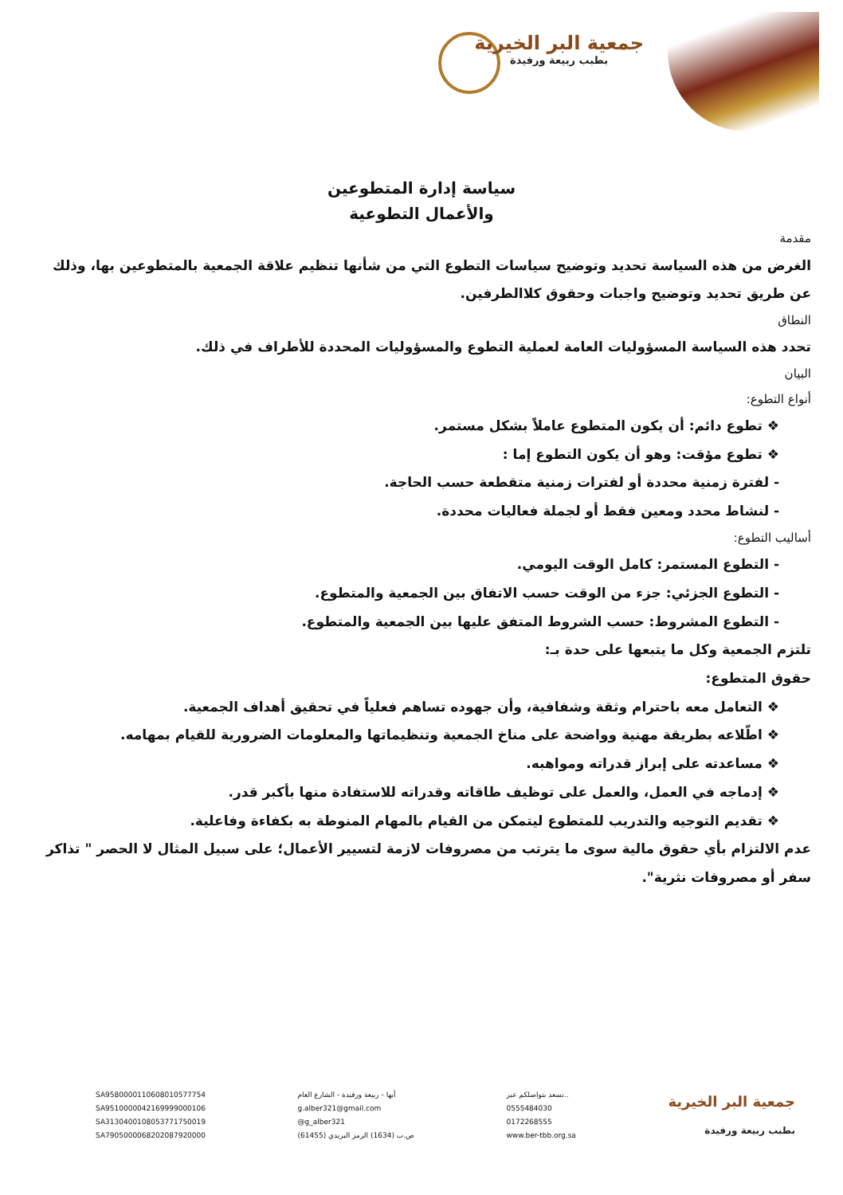جمعية البر الخيرية
بطبب ربيعة ورفيدة
سياسة إدارة المتطوعين
والأعمال التطوعية
مقدمة
الغرض من هذه السياسة تحديد وتوضيح سياسات التطوع التي من شأنها تنظيم علاقة الجمعية بالمتطوعين بها، وذلك عن طريق تحديد وتوضيح واجبات وحقوق كلاالطرفين.
النطاق
تحدد هذه السياسة المسؤوليات العامة لعملية التطوع والمسؤوليات المحددة للأطراف في ذلك.
البيان
أنواع التطوع:
❖ تطوع دائم: أن يكون المتطوع عاملاً بشكل مستمر.
❖ تطوع مؤقت: وهو أن يكون التطوع إما :
- لفترة زمنية محددة أو لفترات زمنية متقطعة حسب الحاجة.
- لنشاط محدد ومعين فقط أو لجملة فعاليات محددة.
أساليب التطوع:
- التطوع المستمر: كامل الوقت اليومي.
- التطوع الجزئي: جزء من الوقت حسب الاتفاق بين الجمعية والمتطوع.
- التطوع المشروط: حسب الشروط المتفق عليها بين الجمعية والمتطوع.
تلتزم الجمعية وكل ما يتبعها على حدة بـ:
حقوق المتطوع:
❖ التعامل معه باحترام وثقة وشفافية، وأن جهوده تساهم فعلياً في تحقيق أهداف الجمعية.
❖ اطّلاعه بطريقة مهنية وواضحة على مناخ الجمعية وتنظيماتها والمعلومات الضرورية للقيام بمهامه.
❖ مساعدته على إبراز قدراته ومواهبه.
❖ إدماجه في العمل، والعمل على توظيف طاقاته وقدراته للاستفادة منها بأكبر قدر.
❖ تقديم التوجيه والتدريب للمتطوع ليتمكن من القيام بالمهام المنوطة به بكفاءة وفاعلية.
عدم الالتزام بأي حقوق مالية سوى ما يترتب من مصروفات لازمة لتسيير الأعمال؛ على سبيل المثال لا الحصر " تذاكر سفر أو مصروفات نثرية".
SA9580000110608010577754
SA9510000042169999000106
SA3130400108053771750019
SA7905000068202087920000
أبها - ربيعة ورفيدة - الشارع العام
g.alber321@gmail.com
@g_alber321
ص.ب (1634) الرمز البريدي (61455)
نسعد بتواصلكم عبر..
0555484030
0172268555
www.ber-tbb.org.sa
جمعية البر الخيرية
بطبب ربيعة ورفيدة